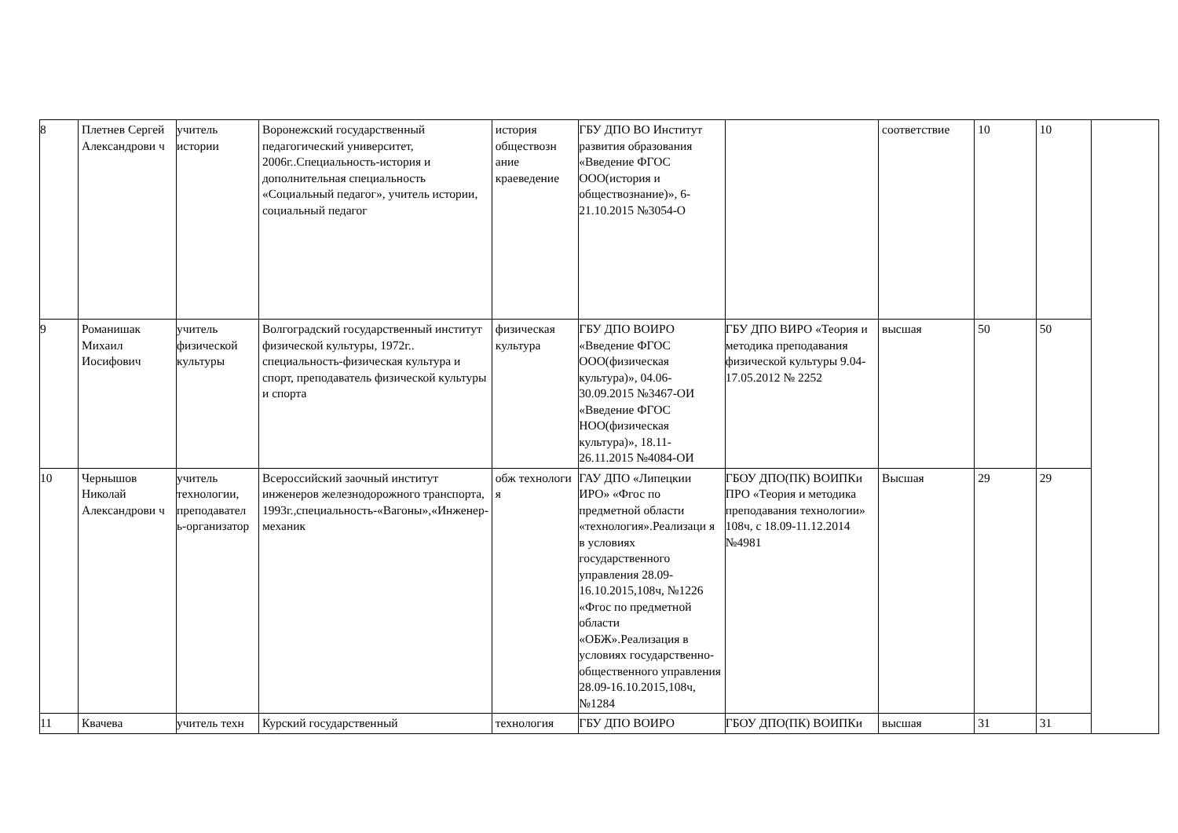| 8 | Плетнев Сергей Александрови ч | учитель истории | Воронежский государственный педагогический университет, 2006г..Специальность-история и дополнительная специальность «Социальный педагог», учитель истории, социальный педагог | история обществозн ание краеведение | ГБУ ДПО ВО Институт развития образования «Введение ФГОС ООО(история и обществознание)», 6-21.10.2015 №3054-О | | соответствие | 10 | 10 | |
| 9 | Романишак Михаил Иосифович | учитель физической культуры | Волгоградский государственный институт физической культуры, 1972г.. специальность-физическая культура и спорт, преподаватель физической культуры и спорта | физическая культура | ГБУ ДПО ВОИРО «Введение ФГОС ООО(физическая культура)», 04.06-30.09.2015 №3467-ОИ «Введение ФГОС НОО(физическая культура)», 18.11-26.11.2015 №4084-ОИ | ГБУ ДПО ВИРО «Теория и методика преподавания физической культуры 9.04-17.05.2012 № 2252 | высшая | 50 | 50 | |
| 10 | Чернышов Николай Александрови ч | учитель технологии, преподавател ь-организатор | Всероссийский заочный институт инженеров железнодорожного транспорта, 1993г.,специальность-«Вагоны»,«Инженер-механик | обж технологи я | ГАУ ДПО «Липецкии ИРО» «Фгос по предметной области «технология».Реализаци я в условиях государственного управления 28.09-16.10.2015,108ч, №1226 «Фгос по предметной области «ОБЖ».Реализация в условиях государственно-общественного управления 28.09-16.10.2015,108ч, №1284 | ГБОУ ДПО(ПК) ВОИПКи ПРО «Теория и методика преподавания технологии» 108ч, с 18.09-11.12.2014 №4981 | Высшая | 29 | 29 | |
| 11 | Квачева | учитель техн | Курский государственный | технология | ГБУ ДПО ВОИРО | ГБОУ ДПО(ПК) ВОИПКи | высшая | 31 | 31 | |